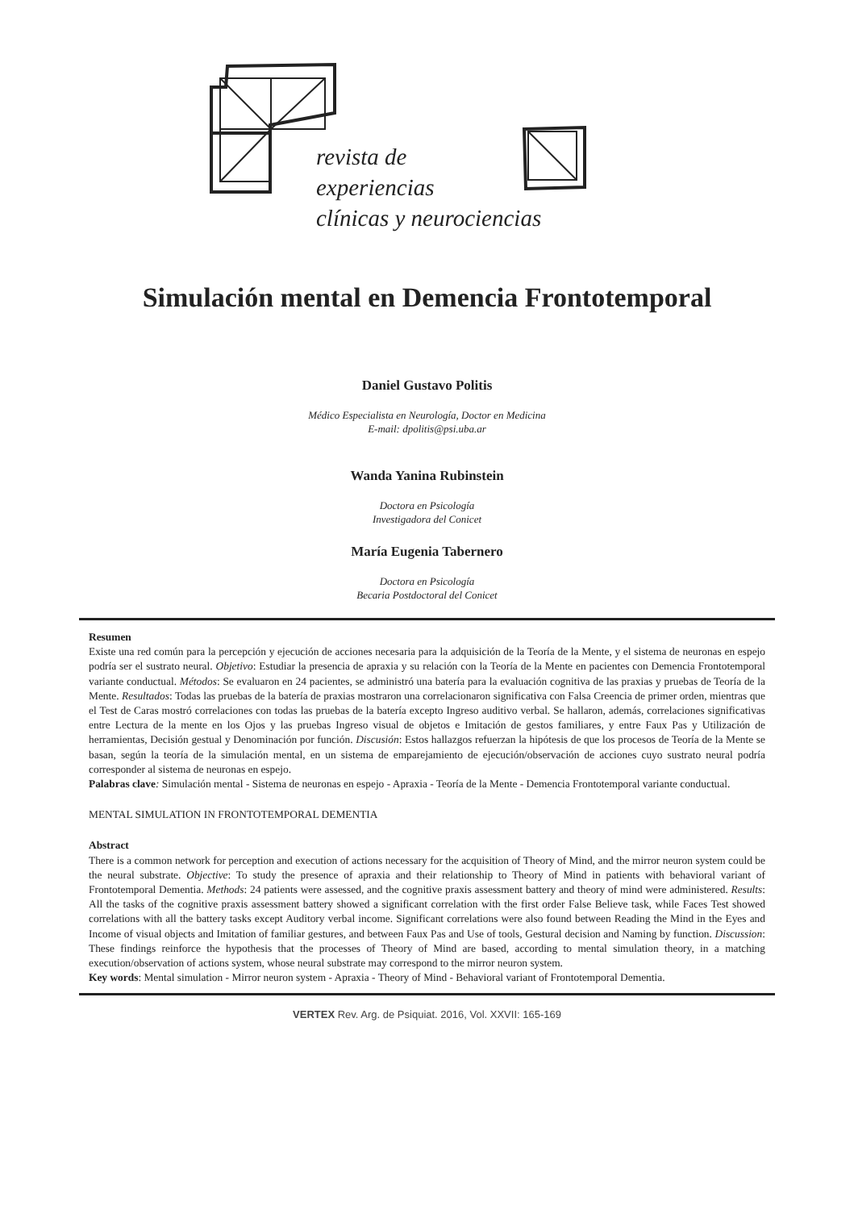revista de
experiencias
clínicas y neurociencias
Simulación mental en Demencia Frontotemporal
Daniel Gustavo Politis
Médico Especialista en Neurología, Doctor en Medicina
E-mail: dpolitis@psi.uba.ar
Wanda Yanina Rubinstein
Doctora en Psicología
Investigadora del Conicet
María Eugenia Tabernero
Doctora en Psicología
Becaria Postdoctoral del Conicet
Resumen
Existe una red común para la percepción y ejecución de acciones necesaria para la adquisición de la Teoría de la Mente, y el sistema de neuronas en espejo podría ser el sustrato neural. Objetivo: Estudiar la presencia de apraxia y su relación con la Teoría de la Mente en pacientes con Demencia Frontotemporal variante conductual. Métodos: Se evaluaron en 24 pacientes, se administró una batería para la evaluación cognitiva de las praxias y pruebas de Teoría de la Mente. Resultados: Todas las pruebas de la batería de praxias mostraron una correlacionaron significativa con Falsa Creencia de primer orden, mientras que el Test de Caras mostró correlaciones con todas las pruebas de la batería excepto Ingreso auditivo verbal. Se hallaron, además, correlaciones significativas entre Lectura de la mente en los Ojos y las pruebas Ingreso visual de objetos e Imitación de gestos familiares, y entre Faux Pas y Utilización de herramientas, Decisión gestual y Denominación por función. Discusión: Estos hallazgos refuerzan la hipótesis de que los procesos de Teoría de la Mente se basan, según la teoría de la simulación mental, en un sistema de emparejamiento de ejecución/observación de acciones cuyo sustrato neural podría corresponder al sistema de neuronas en espejo.
Palabras clave: Simulación mental - Sistema de neuronas en espejo - Apraxia - Teoría de la Mente - Demencia Frontotemporal variante conductual.
MENTAL SIMULATION IN FRONTOTEMPORAL DEMENTIA
Abstract
There is a common network for perception and execution of actions necessary for the acquisition of Theory of Mind, and the mirror neuron system could be the neural substrate. Objective: To study the presence of apraxia and their relationship to Theory of Mind in patients with behavioral variant of Frontotemporal Dementia. Methods: 24 patients were assessed, and the cognitive praxis assessment battery and theory of mind were administered. Results: All the tasks of the cognitive praxis assessment battery showed a significant correlation with the first order False Believe task, while Faces Test showed correlations with all the battery tasks except Auditory verbal income. Significant correlations were also found between Reading the Mind in the Eyes and Income of visual objects and Imitation of familiar gestures, and between Faux Pas and Use of tools, Gestural decision and Naming by function. Discussion: These findings reinforce the hypothesis that the processes of Theory of Mind are based, according to mental simulation theory, in a matching execution/observation of actions system, whose neural substrate may correspond to the mirror neuron system.
Key words: Mental simulation - Mirror neuron system - Apraxia - Theory of Mind - Behavioral variant of Frontotemporal Dementia.
VERTEX Rev. Arg. de Psiquiat. 2016, Vol. XXVII: 165-169